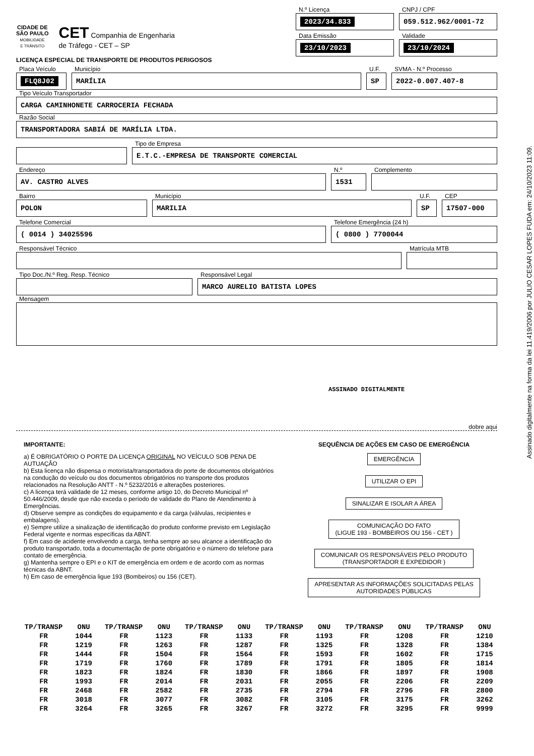CIDADE DE
SÃO PAULO
MOBILIDADE
E TRÂNSITO
CET Companhia de Engenharia
de Tráfego - CET – SP
N.º Licença
2023/34.833
CNPJ / CPF
059.512.962/0001-72
Data Emissão
23/10/2023
Validade
23/10/2024
LICENÇA ESPECIAL DE TRANSPORTE DE PRODUTOS PERIGOSOS
Placa Veículo
FLQ8J02
Município
MARÍLIA
U.F.
SP
SVMA - N.º Processo
2022-0.007.407-8
Tipo Veículo Transportador
CARGA CAMINHONETE CARROCERIA FECHADA
Razão Social
TRANSPORTADORA SABIÁ DE MARÍLIA LTDA.
Tipo de Empresa
E.T.C.-EMPRESA DE TRANSPORTE COMERCIAL
Endereço
AV. CASTRO ALVES
N.º
1531
Complemento
Bairro
POLON
Município
MARILIA
U.F.
SP
CEP
17507-000
Telefone Comercial
( 0014 ) 34025596
Telefone Emergência (24 h)
( 0800 ) 7700044
Responsável Técnico Matrícula MTB
Tipo Doc./N.º Reg. Resp. Técnico Responsável Legal
MARCO AURELIO BATISTA LOPES
Mensagem
ASSINADO DIGITALMENTE
dobre aqui
IMPORTANTE:
a) É OBRIGATÓRIO O PORTE DA LICENÇA ORIGINAL NO VEÍCULO SOB PENA DE AUTUAÇÃO
b) Esta licença não dispensa o motorista/transportadora do porte de documentos obrigatórios na condução do veículo ou dos documentos obrigatórios no transporte dos produtos relacionados na Resolução ANTT - N.º 5232/2016 e alterações posteriores.
c) A licença terá validade de 12 meses, conforme artigo 10, do Decreto Municipal nº 50.446/2009, desde que não exceda o período de validade do Plano de Atendimento à Emergências.
d) Observe sempre as condições do equipamento e da carga (válvulas, recipientes e embalagens).
e) Sempre utilize a sinalização de identificação do produto conforme previsto em Legislação Federal vigente e normas específicas da ABNT.
f) Em caso de acidente envolvendo a carga, tenha sempre ao seu alcance a identificação do produto transportado, toda a documentação de porte obrigatório e o número do telefone para contato de emergência.
g) Mantenha sempre o EPI e o KIT de emergência em ordem e de acordo com as normas técnicas da ABNT.
h) Em caso de emergência ligue 193 (Bombeiros) ou 156 (CET).
SEQUÊNCIA DE AÇÕES EM CASO DE EMERGÊNCIA
EMERGÊNCIA
UTILIZAR O EPI
SINALIZAR E ISOLAR A ÁREA
COMUNICAÇÃO DO FATO
(LIGUE 193 - BOMBEIROS OU 156 - CET )
COMUNICAR OS RESPONSÁVEIS PELO PRODUTO
(TRANSPORTADOR E EXPEDIDOR )
APRESENTAR AS INFORMAÇÕES SOLICITADAS PELAS
AUTORIDADES PÚBLICAS
| TP/TRANSP | ONU | TP/TRANSP | ONU | TP/TRANSP | ONU | TP/TRANSP | ONU | TP/TRANSP | ONU | TP/TRANSP | ONU |
| --- | --- | --- | --- | --- | --- | --- | --- | --- | --- | --- | --- |
| FR | 1044 | FR | 1123 | FR | 1133 | FR | 1193 | FR | 1208 | FR | 1210 |
| FR | 1219 | FR | 1263 | FR | 1287 | FR | 1325 | FR | 1328 | FR | 1384 |
| FR | 1444 | FR | 1504 | FR | 1564 | FR | 1593 | FR | 1602 | FR | 1715 |
| FR | 1719 | FR | 1760 | FR | 1789 | FR | 1791 | FR | 1805 | FR | 1814 |
| FR | 1823 | FR | 1824 | FR | 1830 | FR | 1866 | FR | 1897 | FR | 1908 |
| FR | 1993 | FR | 2014 | FR | 2031 | FR | 2055 | FR | 2206 | FR | 2209 |
| FR | 2468 | FR | 2582 | FR | 2735 | FR | 2794 | FR | 2796 | FR | 2800 |
| FR | 3018 | FR | 3077 | FR | 3082 | FR | 3105 | FR | 3175 | FR | 3262 |
| FR | 3264 | FR | 3265 | FR | 3267 | FR | 3272 | FR | 3295 | FR | 9999 |
Assinado digitalmente na forma da lei 11.419/2006 por JULIO CESAR LOPES FUDA em: 24/10/2023 11:09.